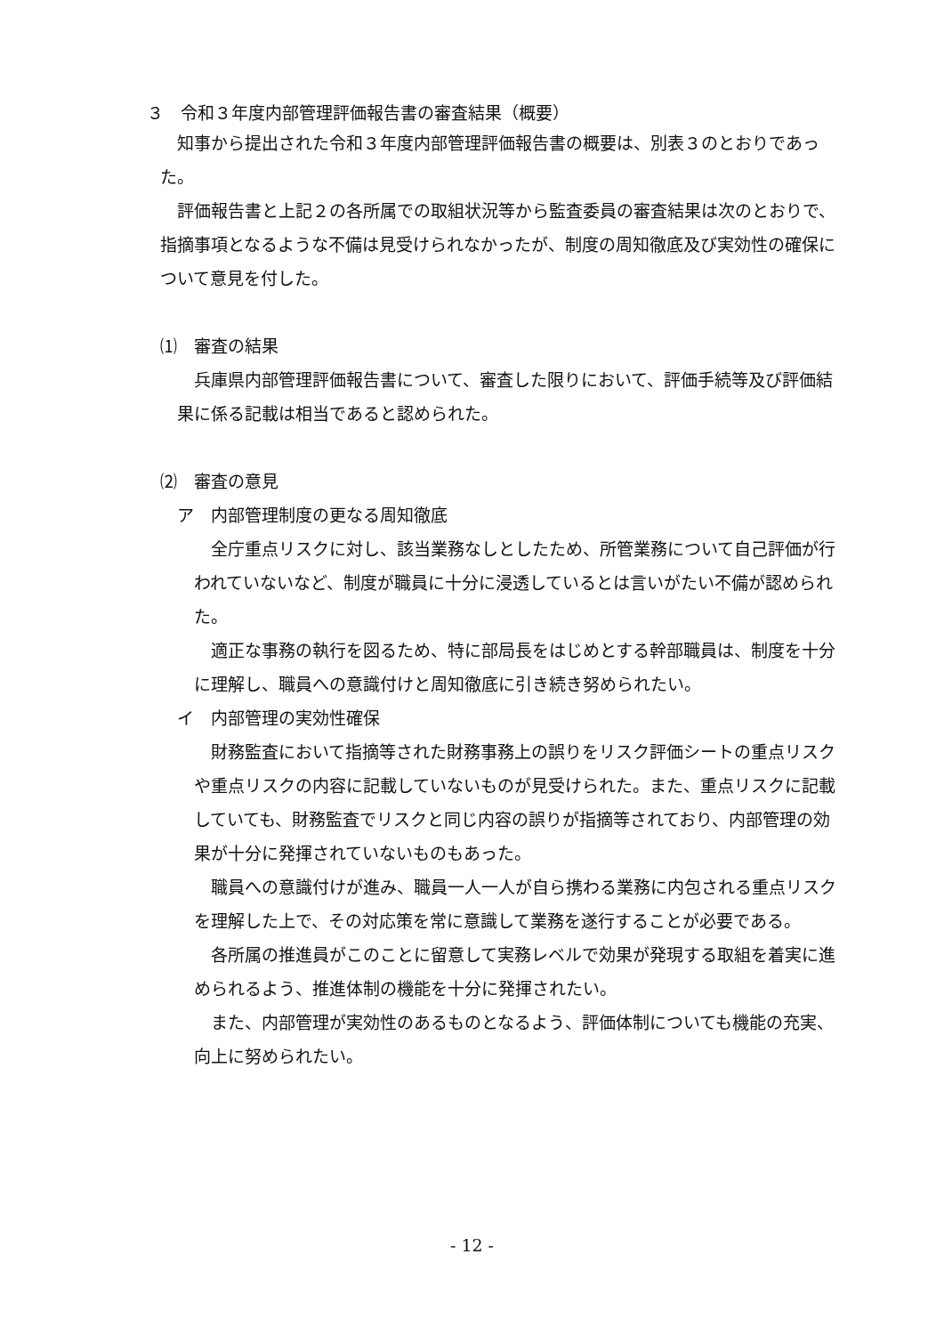３　令和３年度内部管理評価報告書の審査結果（概要）
知事から提出された令和３年度内部管理評価報告書の概要は、別表３のとおりであった。
評価報告書と上記２の各所属での取組状況等から監査委員の審査結果は次のとおりで、指摘事項となるような不備は見受けられなかったが、制度の周知徹底及び実効性の確保について意見を付した。
⑴　審査の結果
兵庫県内部管理評価報告書について、審査した限りにおいて、評価手続等及び評価結果に係る記載は相当であると認められた。
⑵　審査の意見
ア　内部管理制度の更なる周知徹底
全庁重点リスクに対し、該当業務なしとしたため、所管業務について自己評価が行われていないなど、制度が職員に十分に浸透しているとは言いがたい不備が認められた。
適正な事務の執行を図るため、特に部局長をはじめとする幹部職員は、制度を十分に理解し、職員への意識付けと周知徹底に引き続き努められたい。
イ　内部管理の実効性確保
財務監査において指摘等された財務事務上の誤りをリスク評価シートの重点リスクや重点リスクの内容に記載していないものが見受けられた。また、重点リスクに記載していても、財務監査でリスクと同じ内容の誤りが指摘等されており、内部管理の効果が十分に発揮されていないものもあった。
職員への意識付けが進み、職員一人一人が自ら携わる業務に内包される重点リスクを理解した上で、その対応策を常に意識して業務を遂行することが必要である。
各所属の推進員がこのことに留意して実務レベルで効果が発現する取組を着実に進められるよう、推進体制の機能を十分に発揮されたい。
また、内部管理が実効性のあるものとなるよう、評価体制についても機能の充実、向上に努められたい。
- 12 -